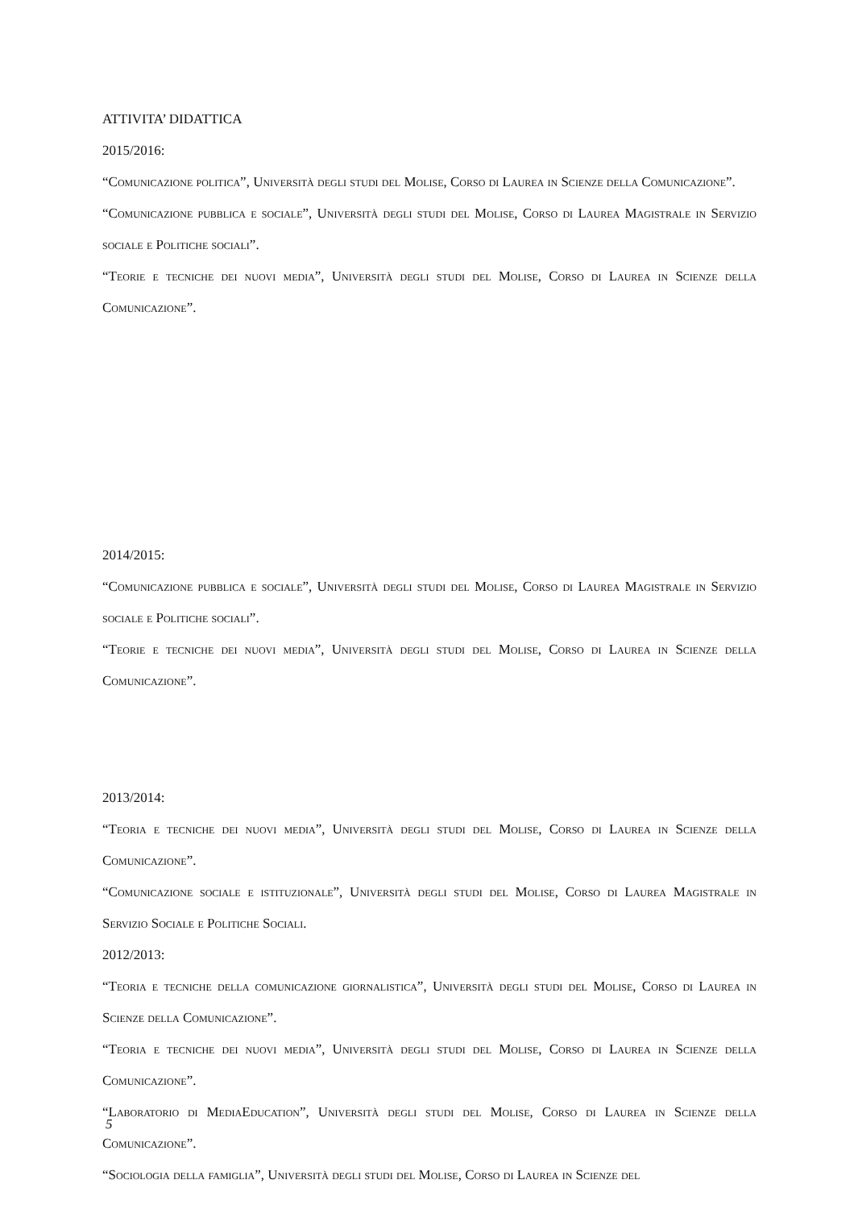ATTIVITA’ DIDATTICA
2015/2016:
“Comunicazione politica”, Università degli studi del Molise, Corso di Laurea in Scienze della Comunicazione”.
“Comunicazione pubblica e sociale”, Università degli studi del Molise, Corso di Laurea Magistrale in Servizio sociale e Politiche sociali”.
“Teorie e tecniche dei nuovi media”, Università degli studi del Molise, Corso di Laurea in Scienze della Comunicazione”.
2014/2015:
“Comunicazione pubblica e sociale”, Università degli studi del Molise, Corso di Laurea Magistrale in Servizio sociale e Politiche sociali”.
“Teorie e tecniche dei nuovi media”, Università degli studi del Molise, Corso di Laurea in Scienze della Comunicazione”.
2013/2014:
“Teoria e tecniche dei nuovi media”, Università degli studi del Molise, Corso di Laurea in Scienze della Comunicazione”.
“Comunicazione sociale e istituzionale”, Università degli studi del Molise, Corso di Laurea Magistrale in Servizio Sociale e Politiche Sociali.
2012/2013:
“Teoria e tecniche della comunicazione giornalistica”, Università degli studi del Molise, Corso di Laurea in Scienze della Comunicazione”.
“Teoria e tecniche dei nuovi media”, Università degli studi del Molise, Corso di Laurea in Scienze della Comunicazione”.
“Laboratorio di MediaEducation”, Università degli studi del Molise, Corso di Laurea in Scienze della Comunicazione”.
“Sociologia della famiglia”, Università degli studi del Molise, Corso di Laurea in Scienze del
5